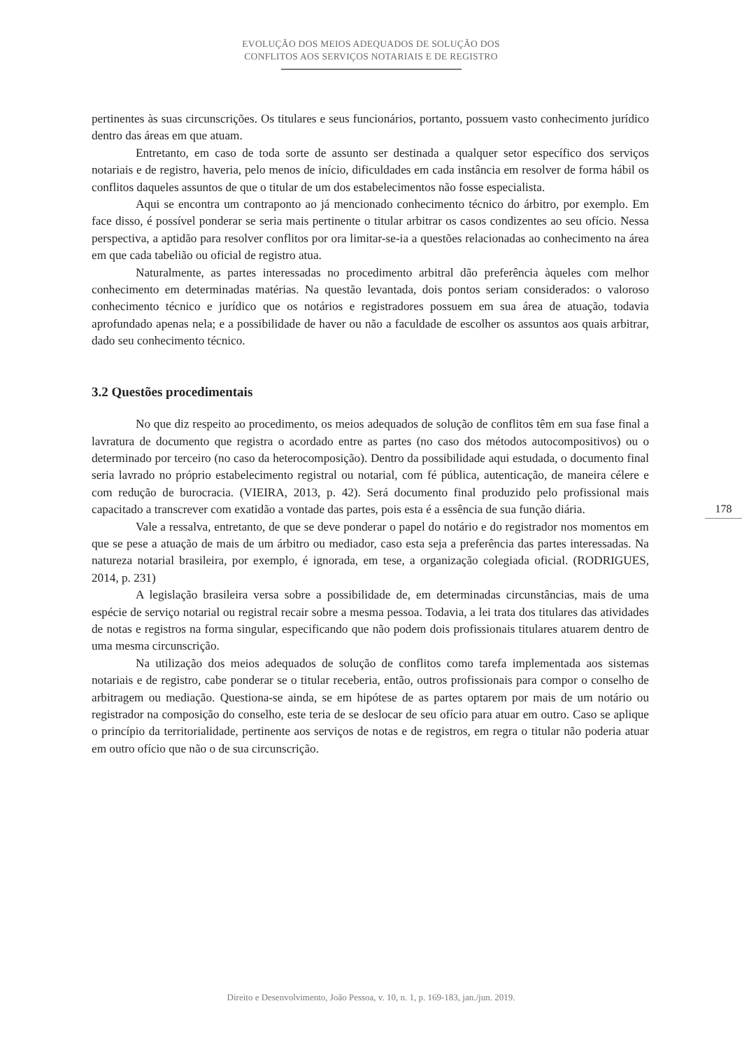EVOLUÇÃO DOS MEIOS ADEQUADOS DE SOLUÇÃO DOS
CONFLITOS AOS SERVIÇOS NOTARIAIS E DE REGISTRO
pertinentes às suas circunscrições. Os titulares e seus funcionários, portanto, possuem vasto conhecimento jurídico dentro das áreas em que atuam.
Entretanto, em caso de toda sorte de assunto ser destinada a qualquer setor específico dos serviços notariais e de registro, haveria, pelo menos de início, dificuldades em cada instância em resolver de forma hábil os conflitos daqueles assuntos de que o titular de um dos estabelecimentos não fosse especialista.
Aqui se encontra um contraponto ao já mencionado conhecimento técnico do árbitro, por exemplo. Em face disso, é possível ponderar se seria mais pertinente o titular arbitrar os casos condizentes ao seu ofício. Nessa perspectiva, a aptidão para resolver conflitos por ora limitar-se-ia a questões relacionadas ao conhecimento na área em que cada tabelião ou oficial de registro atua.
Naturalmente, as partes interessadas no procedimento arbitral dão preferência àqueles com melhor conhecimento em determinadas matérias. Na questão levantada, dois pontos seriam considerados: o valoroso conhecimento técnico e jurídico que os notários e registradores possuem em sua área de atuação, todavia aprofundado apenas nela; e a possibilidade de haver ou não a faculdade de escolher os assuntos aos quais arbitrar, dado seu conhecimento técnico.
3.2 Questões procedimentais
No que diz respeito ao procedimento, os meios adequados de solução de conflitos têm em sua fase final a lavratura de documento que registra o acordado entre as partes (no caso dos métodos autocompositivos) ou o determinado por terceiro (no caso da heterocomposição). Dentro da possibilidade aqui estudada, o documento final seria lavrado no próprio estabelecimento registral ou notarial, com fé pública, autenticação, de maneira célere e com redução de burocracia. (VIEIRA, 2013, p. 42). Será documento final produzido pelo profissional mais capacitado a transcrever com exatidão a vontade das partes, pois esta é a essência de sua função diária.
Vale a ressalva, entretanto, de que se deve ponderar o papel do notário e do registrador nos momentos em que se pese a atuação de mais de um árbitro ou mediador, caso esta seja a preferência das partes interessadas. Na natureza notarial brasileira, por exemplo, é ignorada, em tese, a organização colegiada oficial. (RODRIGUES, 2014, p. 231)
A legislação brasileira versa sobre a possibilidade de, em determinadas circunstâncias, mais de uma espécie de serviço notarial ou registral recair sobre a mesma pessoa. Todavia, a lei trata dos titulares das atividades de notas e registros na forma singular, especificando que não podem dois profissionais titulares atuarem dentro de uma mesma circunscrição.
Na utilização dos meios adequados de solução de conflitos como tarefa implementada aos sistemas notariais e de registro, cabe ponderar se o titular receberia, então, outros profissionais para compor o conselho de arbitragem ou mediação. Questiona-se ainda, se em hipótese de as partes optarem por mais de um notário ou registrador na composição do conselho, este teria de se deslocar de seu ofício para atuar em outro. Caso se aplique o princípio da territorialidade, pertinente aos serviços de notas e de registros, em regra o titular não poderia atuar em outro ofício que não o de sua circunscrição.
178
Direito e Desenvolvimento, João Pessoa, v. 10, n. 1, p. 169-183, jan./jun. 2019.